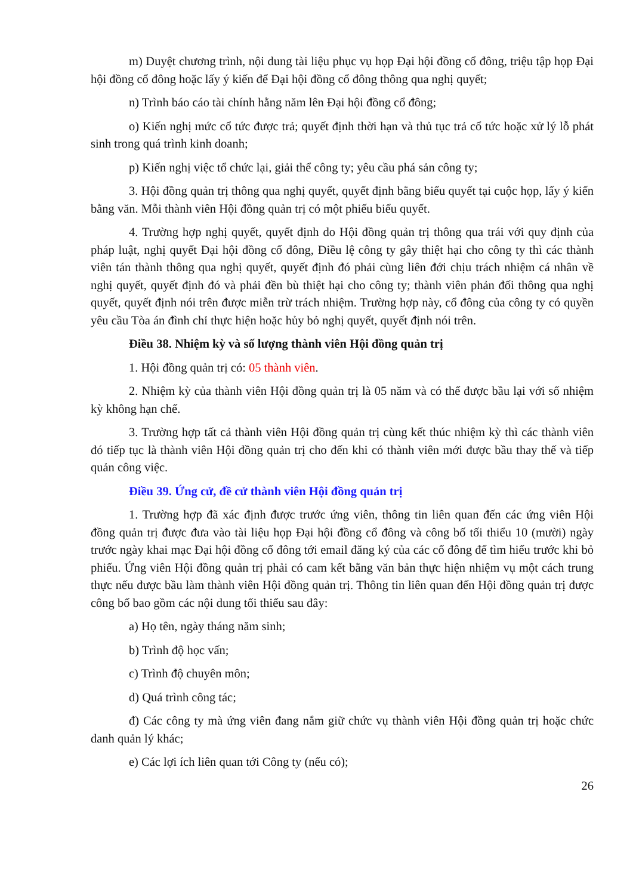m) Duyệt chương trình, nội dung tài liệu phục vụ họp Đại hội đồng cổ đông, triệu tập họp Đại hội đồng cổ đông hoặc lấy ý kiến để Đại hội đồng cổ đông thông qua nghị quyết;
n) Trình báo cáo tài chính hằng năm lên Đại hội đồng cổ đông;
o) Kiến nghị mức cổ tức được trả; quyết định thời hạn và thủ tục trả cổ tức hoặc xử lý lỗ phát sinh trong quá trình kinh doanh;
p) Kiến nghị việc tổ chức lại, giải thể công ty; yêu cầu phá sản công ty;
3. Hội đồng quản trị thông qua nghị quyết, quyết định bằng biểu quyết tại cuộc họp, lấy ý kiến bằng văn. Mỗi thành viên Hội đồng quản trị có một phiếu biểu quyết.
4. Trường hợp nghị quyết, quyết định do Hội đồng quản trị thông qua trái với quy định của pháp luật, nghị quyết Đại hội đồng cổ đông, Điều lệ công ty gây thiệt hại cho công ty thì các thành viên tán thành thông qua nghị quyết, quyết định đó phải cùng liên đới chịu trách nhiệm cá nhân về nghị quyết, quyết định đó và phải đền bù thiệt hại cho công ty; thành viên phản đối thông qua nghị quyết, quyết định nói trên được miễn trừ trách nhiệm. Trường hợp này, cổ đông của công ty có quyền yêu cầu Tòa án đình chỉ thực hiện hoặc hủy bỏ nghị quyết, quyết định nói trên.
Điều 38. Nhiệm kỳ và số lượng thành viên Hội đồng quản trị
1. Hội đồng quản trị có: 05 thành viên.
2. Nhiệm kỳ của thành viên Hội đồng quản trị là 05 năm và có thể được bầu lại với số nhiệm kỳ không hạn chế.
3. Trường hợp tất cả thành viên Hội đồng quản trị cùng kết thúc nhiệm kỳ thì các thành viên đó tiếp tục là thành viên Hội đồng quản trị cho đến khi có thành viên mới được bầu thay thế và tiếp quản công việc.
Điều 39. Ứng cử, đề cử thành viên Hội đồng quản trị
1. Trường hợp đã xác định được trước ứng viên, thông tin liên quan đến các ứng viên Hội đồng quản trị được đưa vào tài liệu họp Đại hội đồng cổ đông và công bố tối thiểu 10 (mười) ngày trước ngày khai mạc Đại hội đồng cổ đông tới email đăng ký của các cổ đông để tìm hiểu trước khi bỏ phiếu. Ứng viên Hội đồng quản trị phải có cam kết bằng văn bản thực hiện nhiệm vụ một cách trung thực nếu được bầu làm thành viên Hội đồng quản trị. Thông tin liên quan đến Hội đồng quản trị được công bố bao gồm các nội dung tối thiểu sau đây:
a) Họ tên, ngày tháng năm sinh;
b) Trình độ học vấn;
c) Trình độ chuyên môn;
d) Quá trình công tác;
đ) Các công ty mà ứng viên đang nắm giữ chức vụ thành viên Hội đồng quản trị hoặc chức danh quản lý khác;
e) Các lợi ích liên quan tới Công ty (nếu có);
26